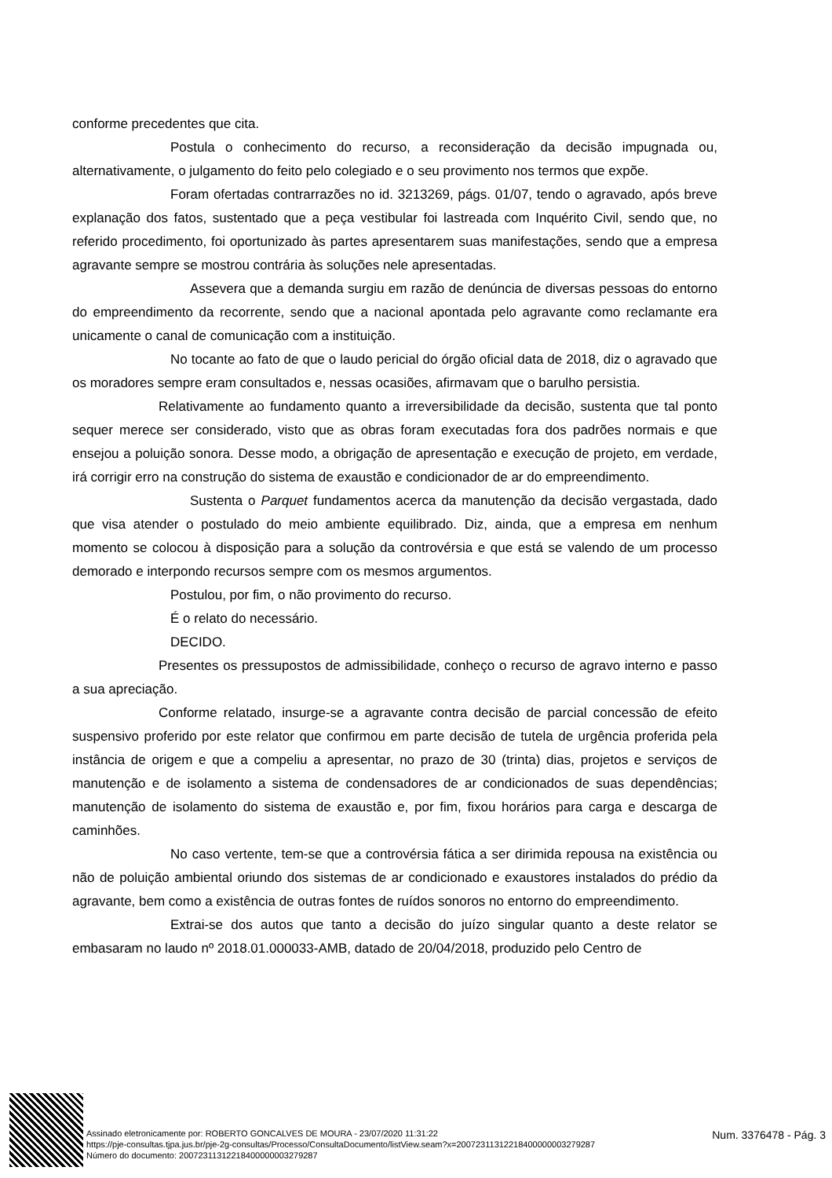conforme precedentes que cita.
Postula o conhecimento do recurso, a reconsideração da decisão impugnada ou, alternativamente, o julgamento do feito pelo colegiado e o seu provimento nos termos que expõe.
Foram ofertadas contrarrazões no id. 3213269, págs. 01/07, tendo o agravado, após breve explanação dos fatos, sustentado que a peça vestibular foi lastreada com Inquérito Civil, sendo que, no referido procedimento, foi oportunizado às partes apresentarem suas manifestações, sendo que a empresa agravante sempre se mostrou contrária às soluções nele apresentadas.
Assevera que a demanda surgiu em razão de denúncia de diversas pessoas do entorno do empreendimento da recorrente, sendo que a nacional apontada pelo agravante como reclamante era unicamente o canal de comunicação com a instituição.
No tocante ao fato de que o laudo pericial do órgão oficial data de 2018, diz o agravado que os moradores sempre eram consultados e, nessas ocasiões, afirmavam que o barulho persistia.
Relativamente ao fundamento quanto a irreversibilidade da decisão, sustenta que tal ponto sequer merece ser considerado, visto que as obras foram executadas fora dos padrões normais e que ensejou a poluição sonora. Desse modo, a obrigação de apresentação e execução de projeto, em verdade, irá corrigir erro na construção do sistema de exaustão e condicionador de ar do empreendimento.
Sustenta o Parquet fundamentos acerca da manutenção da decisão vergastada, dado que visa atender o postulado do meio ambiente equilibrado. Diz, ainda, que a empresa em nenhum momento se colocou à disposição para a solução da controvérsia e que está se valendo de um processo demorado e interpondo recursos sempre com os mesmos argumentos.
Postulou, por fim, o não provimento do recurso.
É o relato do necessário.
DECIDO.
Presentes os pressupostos de admissibilidade, conheço o recurso de agravo interno e passo a sua apreciação.
Conforme relatado, insurge-se a agravante contra decisão de parcial concessão de efeito suspensivo proferido por este relator que confirmou em parte decisão de tutela de urgência proferida pela instância de origem e que a compeliu a apresentar, no prazo de 30 (trinta) dias, projetos e serviços de manutenção e de isolamento a sistema de condensadores de ar condicionados de suas dependências; manutenção de isolamento do sistema de exaustão e, por fim, fixou horários para carga e descarga de caminhões.
No caso vertente, tem-se que a controvérsia fática a ser dirimida repousa na existência ou não de poluição ambiental oriundo dos sistemas de ar condicionado e exaustores instalados do prédio da agravante, bem como a existência de outras fontes de ruídos sonoros no entorno do empreendimento.
Extrai-se dos autos que tanto a decisão do juízo singular quanto a deste relator se embasaram no laudo nº 2018.01.000033-AMB, datado de 20/04/2018, produzido pelo Centro de
Assinado eletronicamente por: ROBERTO GONCALVES DE MOURA - 23/07/2020 11:31:22
https://pje-consultas.tjpa.jus.br/pje-2g-consultas/Processo/ConsultaDocumento/listView.seam?x=20072311312218400000003279287
Número do documento: 20072311312218400000003279287
Num. 3376478 - Pág. 3